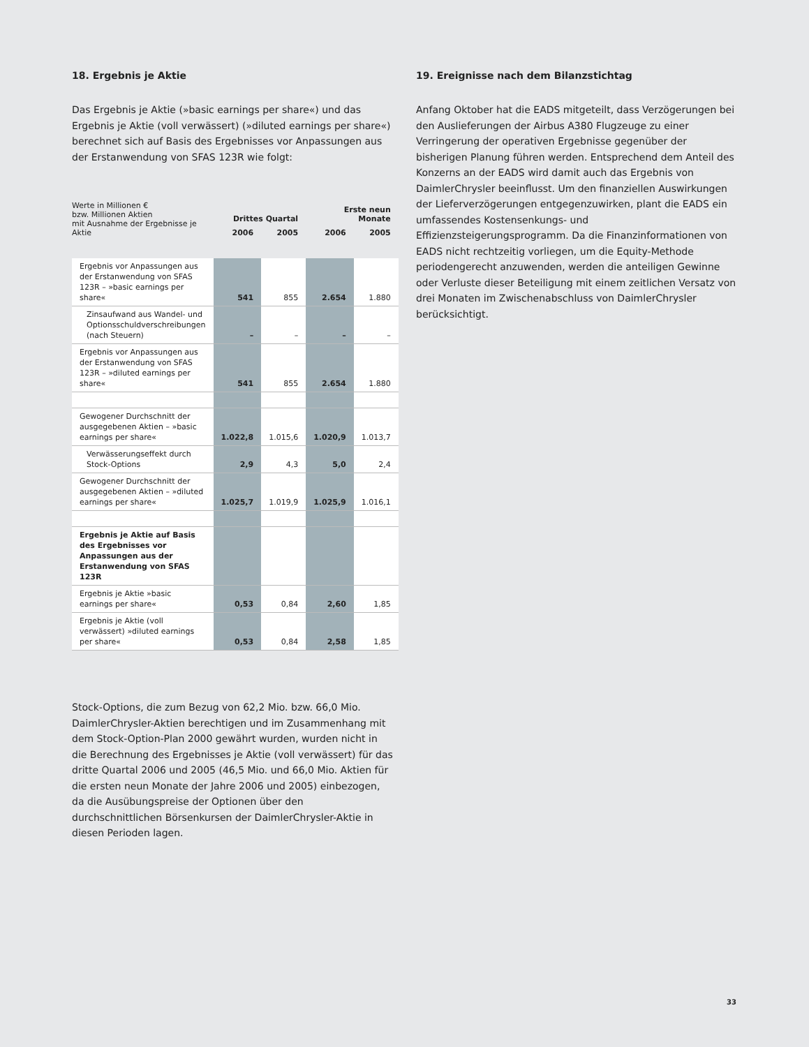18. Ergebnis je Aktie
Das Ergebnis je Aktie (»basic earnings per share«) und das Ergebnis je Aktie (voll verwässert) (»diluted earnings per share«) berechnet sich auf Basis des Ergebnisses vor Anpassungen aus der Erstanwendung von SFAS 123R wie folgt:
| Werte in Millionen € bzw. Millionen Aktien mit Ausnahme der Ergebnisse je Aktie | Drittes Quartal | | Erste neun Monate | |
| --- | --- | --- | --- | --- |
| | 2006 | 2005 | 2006 | 2005 |
| Ergebnis vor Anpassungen aus der Erstanwendung von SFAS 123R – »basic earnings per share« | 541 | 855 | 2.654 | 1.880 |
| Zinsaufwand aus Wandel- und Optionsschuldverschreibungen (nach Steuern) | – | – | – | – |
| Ergebnis vor Anpassungen aus der Erstanwendung von SFAS 123R – »diluted earnings per share« | 541 | 855 | 2.654 | 1.880 |
| Gewogener Durchschnitt der ausgegebenen Aktien – »basic earnings per share« | 1.022,8 | 1.015,6 | 1.020,9 | 1.013,7 |
| Verwässerungseffekt durch Stock-Options | 2,9 | 4,3 | 5,0 | 2,4 |
| Gewogener Durchschnitt der ausgegebenen Aktien – »diluted earnings per share« | 1.025,7 | 1.019,9 | 1.025,9 | 1.016,1 |
| Ergebnis je Aktie auf Basis des Ergebnisses vor Anpassungen aus der Erstanwendung von SFAS 123R | | | | |
| Ergebnis je Aktie »basic earnings per share« | 0,53 | 0,84 | 2,60 | 1,85 |
| Ergebnis je Aktie (voll verwässert) »diluted earnings per share« | 0,53 | 0,84 | 2,58 | 1,85 |
Stock-Options, die zum Bezug von 62,2 Mio. bzw. 66,0 Mio. DaimlerChrysler-Aktien berechtigen und im Zusammenhang mit dem Stock-Option-Plan 2000 gewährt wurden, wurden nicht in die Berechnung des Ergebnisses je Aktie (voll verwässert) für das dritte Quartal 2006 und 2005 (46,5 Mio. und 66,0 Mio. Aktien für die ersten neun Monate der Jahre 2006 und 2005) einbezogen, da die Ausübungspreise der Optionen über den durchschnittlichen Börsenkursen der DaimlerChrysler-Aktie in diesen Perioden lagen.
19. Ereignisse nach dem Bilanzstichtag
Anfang Oktober hat die EADS mitgeteilt, dass Verzögerungen bei den Auslieferungen der Airbus A380 Flugzeuge zu einer Verringerung der operativen Ergebnisse gegenüber der bisherigen Planung führen werden. Entsprechend dem Anteil des Konzerns an der EADS wird damit auch das Ergebnis von DaimlerChrysler beeinflusst. Um den finanziellen Auswirkungen der Lieferverzögerungen entgegenzuwirken, plant die EADS ein umfassendes Kostensenkungs- und Effizienzsteigerungsprogramm. Da die Finanzinformationen von EADS nicht rechtzeitig vorliegen, um die Equity-Methode periodengerecht anzuwenden, werden die anteiligen Gewinne oder Verluste dieser Beteiligung mit einem zeitlichen Versatz von drei Monaten im Zwischenabschluss von DaimlerChrysler berücksichtigt.
33